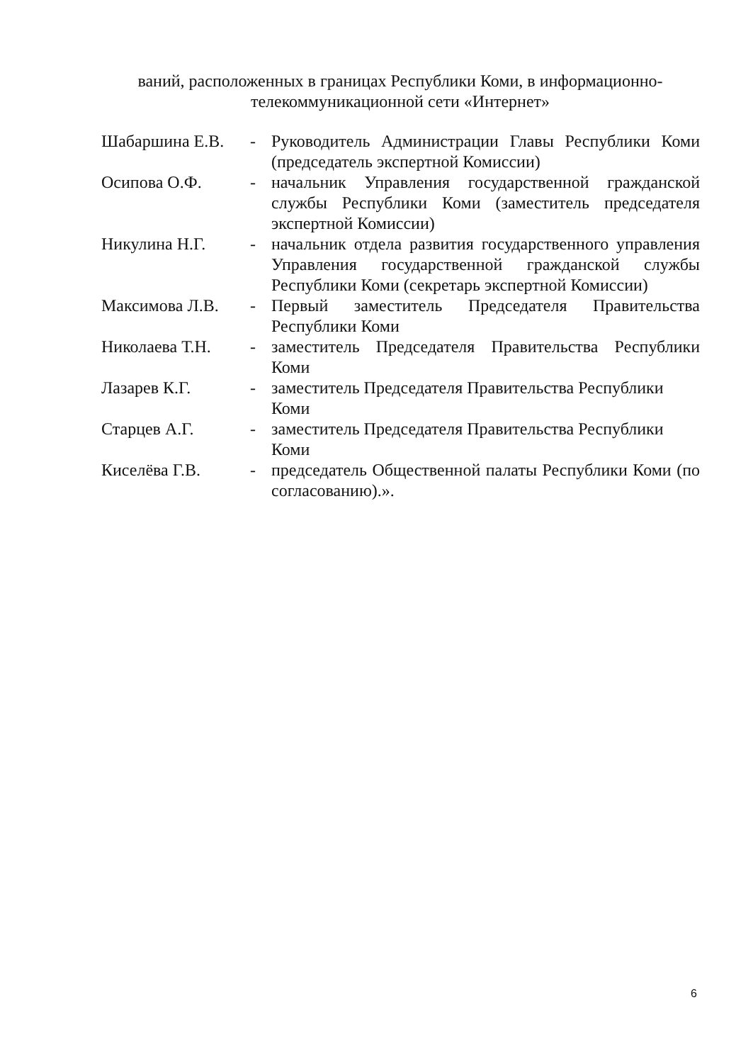ваний, расположенных в границах Республики Коми, в информационно-телекоммуникационной сети «Интернет»
Шабаршина Е.В. - Руководитель Администрации Главы Республики Коми (председатель экспертной Комиссии)
Осипова О.Ф. - начальник Управления государственной гражданской службы Республики Коми (заместитель председателя экспертной Комиссии)
Никулина Н.Г. - начальник отдела развития государственного управления Управления государственной гражданской службы Республики Коми (секретарь экспертной Комиссии)
Максимова Л.В. - Первый заместитель Председателя Правительства Республики Коми
Николаева Т.Н. - заместитель Председателя Правительства Республики Коми
Лазарев К.Г. - заместитель Председателя Правительства Республики Коми
Старцев А.Г. - заместитель Председателя Правительства Республики Коми
Киселёва Г.В. - председатель Общественной палаты Республики Коми (по согласованию).».
6